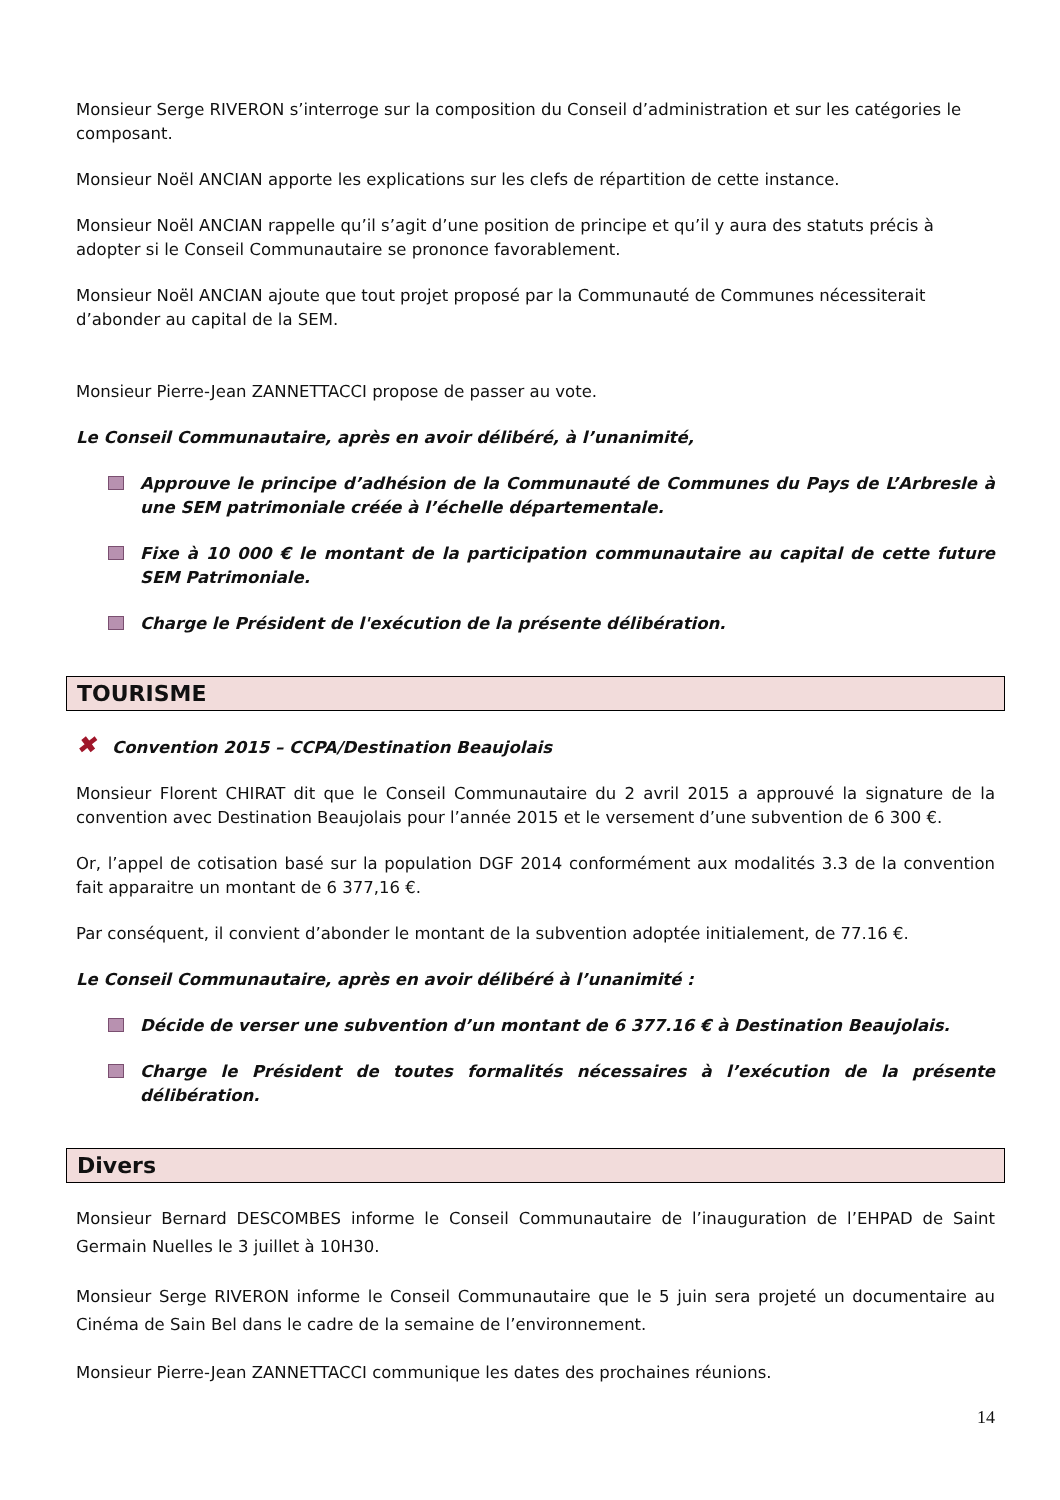Monsieur Serge RIVERON s’interroge sur la composition du Conseil d’administration et sur les catégories le composant.
Monsieur Noël ANCIAN apporte les explications sur les clefs de répartition de cette instance.
Monsieur Noël ANCIAN rappelle qu’il s’agit d’une position de principe et qu’il y aura des statuts précis à adopter si le Conseil Communautaire se prononce favorablement.
Monsieur Noël ANCIAN ajoute que tout projet proposé par la Communauté de Communes nécessiterait d’abonder au capital de la SEM.
Monsieur Pierre-Jean ZANNETTACCI propose de passer au vote.
Le Conseil Communautaire, après en avoir délibéré, à l’unanimité,
Approuve le principe d’adhésion de la Communauté de Communes du Pays de L’Arbresle à une SEM patrimoniale créée à l’échelle départementale.
Fixe à 10 000 € le montant de la participation communautaire au capital de cette future SEM Patrimoniale.
Charge le Président de l'exécution de la présente délibération.
TOURISME
✖ Convention 2015 – CCPA/Destination Beaujolais
Monsieur Florent CHIRAT dit que le Conseil Communautaire du 2 avril 2015 a approuvé la signature de la convention avec Destination Beaujolais pour l’année 2015 et le versement d’une subvention de 6 300 €.
Or, l’appel de cotisation basé sur la population DGF 2014 conformément aux modalités 3.3 de la convention fait apparaitre un montant de 6 377,16 €.
Par conséquent, il convient d’abonder le montant de la subvention adoptée initialement, de 77.16 €.
Le Conseil Communautaire, après en avoir délibéré à l’unanimité :
Décide de verser une subvention d’un montant de 6 377.16 € à Destination Beaujolais.
Charge le Président de toutes formalités nécessaires à l’exécution de la présente délibération.
Divers
Monsieur Bernard DESCOMBES informe le Conseil Communautaire de l’inauguration de l’EHPAD de Saint Germain Nuelles le 3 juillet à 10H30.
Monsieur Serge RIVERON informe le Conseil Communautaire que le 5 juin sera projeté un documentaire au Cinéma de Sain Bel dans le cadre de la semaine de l’environnement.
Monsieur Pierre-Jean ZANNETTACCI communique les dates des prochaines réunions.
14